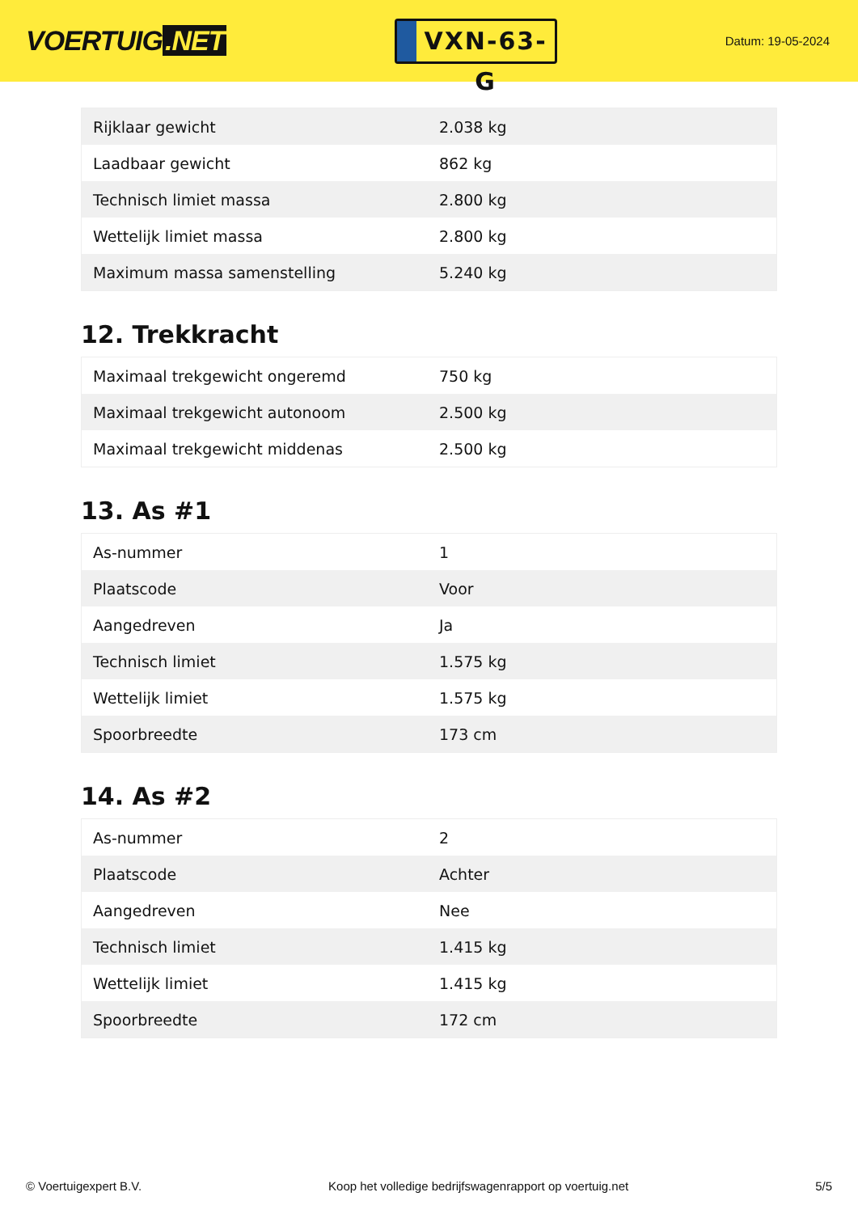VOERTUIG.NET
VXN-63-G
Datum: 19-05-2024
| Rijklaar gewicht | 2.038 kg |
| Laadbaar gewicht | 862 kg |
| Technisch limiet massa | 2.800 kg |
| Wettelijk limiet massa | 2.800 kg |
| Maximum massa samenstelling | 5.240 kg |
12. Trekkracht
| Maximaal trekgewicht ongeremd | 750 kg |
| Maximaal trekgewicht autonoom | 2.500 kg |
| Maximaal trekgewicht middenas | 2.500 kg |
13. As #1
| As-nummer | 1 |
| Plaatscode | Voor |
| Aangedreven | Ja |
| Technisch limiet | 1.575 kg |
| Wettelijk limiet | 1.575 kg |
| Spoorbreedte | 173 cm |
14. As #2
| As-nummer | 2 |
| Plaatscode | Achter |
| Aangedreven | Nee |
| Technisch limiet | 1.415 kg |
| Wettelijk limiet | 1.415 kg |
| Spoorbreedte | 172 cm |
© Voertuigexpert B.V. Koop het volledige bedrijfswagenrapport op voertuig.net 5/5